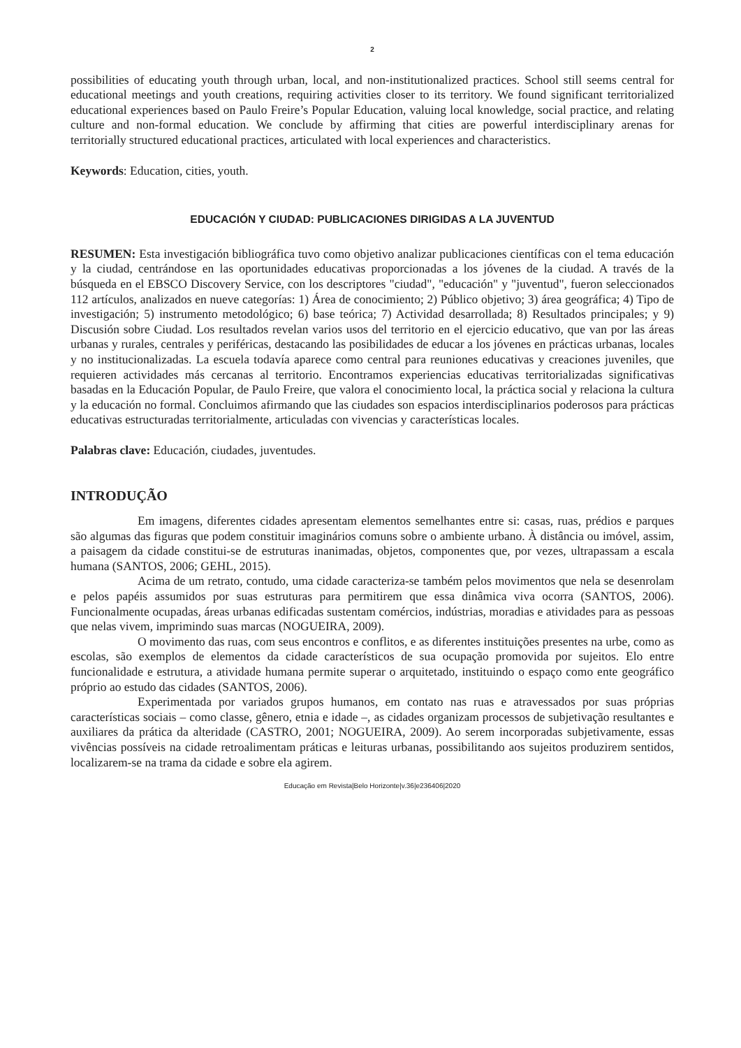2
possibilities of educating youth through urban, local, and non-institutionalized practices. School still seems central for educational meetings and youth creations, requiring activities closer to its territory. We found significant territorialized educational experiences based on Paulo Freire’s Popular Education, valuing local knowledge, social practice, and relating culture and non-formal education. We conclude by affirming that cities are powerful interdisciplinary arenas for territorially structured educational practices, articulated with local experiences and characteristics.
Keywords: Education, cities, youth.
EDUCACIÓN Y CIUDAD: PUBLICACIONES DIRIGIDAS A LA JUVENTUD
RESUMEN: Esta investigación bibliográfica tuvo como objetivo analizar publicaciones científicas con el tema educación y la ciudad, centrándose en las oportunidades educativas proporcionadas a los jóvenes de la ciudad. A través de la búsqueda en el EBSCO Discovery Service, con los descriptores "ciudad", "educación" y "juventud", fueron seleccionados 112 artículos, analizados en nueve categorías: 1) Área de conocimiento; 2) Público objetivo; 3) área geográfica; 4) Tipo de investigación; 5) instrumento metodológico; 6) base teórica; 7) Actividad desarrollada; 8) Resultados principales; y 9) Discusión sobre Ciudad. Los resultados revelan varios usos del territorio en el ejercicio educativo, que van por las áreas urbanas y rurales, centrales y periféricas, destacando las posibilidades de educar a los jóvenes en prácticas urbanas, locales y no institucionalizadas. La escuela todavía aparece como central para reuniones educativas y creaciones juveniles, que requieren actividades más cercanas al territorio. Encontramos experiencias educativas territorializadas significativas basadas en la Educación Popular, de Paulo Freire, que valora el conocimiento local, la práctica social y relaciona la cultura y la educación no formal. Concluimos afirmando que las ciudades son espacios interdisciplinarios poderosos para prácticas educativas estructuradas territorialmente, articuladas con vivencias y características locales.
Palabras clave: Educación, ciudades, juventudes.
INTRODUÇÃO
Em imagens, diferentes cidades apresentam elementos semelhantes entre si: casas, ruas, prédios e parques são algumas das figuras que podem constituir imaginários comuns sobre o ambiente urbano. À distância ou imóvel, assim, a paisagem da cidade constitui-se de estruturas inanimadas, objetos, componentes que, por vezes, ultrapassam a escala humana (SANTOS, 2006; GEHL, 2015).
Acima de um retrato, contudo, uma cidade caracteriza-se também pelos movimentos que nela se desenrolam e pelos papéis assumidos por suas estruturas para permitirem que essa dinâmica viva ocorra (SANTOS, 2006). Funcionalmente ocupadas, áreas urbanas edificadas sustentam comércios, indústrias, moradias e atividades para as pessoas que nelas vivem, imprimindo suas marcas (NOGUEIRA, 2009).
O movimento das ruas, com seus encontros e conflitos, e as diferentes instituições presentes na urbe, como as escolas, são exemplos de elementos da cidade característicos de sua ocupação promovida por sujeitos. Elo entre funcionalidade e estrutura, a atividade humana permite superar o arquitetado, instituindo o espaço como ente geográfico próprio ao estudo das cidades (SANTOS, 2006).
Experimentada por variados grupos humanos, em contato nas ruas e atravessados por suas próprias características sociais – como classe, gênero, etnia e idade –, as cidades organizam processos de subjetivação resultantes e auxiliares da prática da alteridade (CASTRO, 2001; NOGUEIRA, 2009). Ao serem incorporadas subjetivamente, essas vivências possíveis na cidade retroalimentam práticas e leituras urbanas, possibilitando aos sujeitos produzirem sentidos, localizarem-se na trama da cidade e sobre ela agirem.
Educação em Revista|Belo Horizonte|v.36|e236406|2020